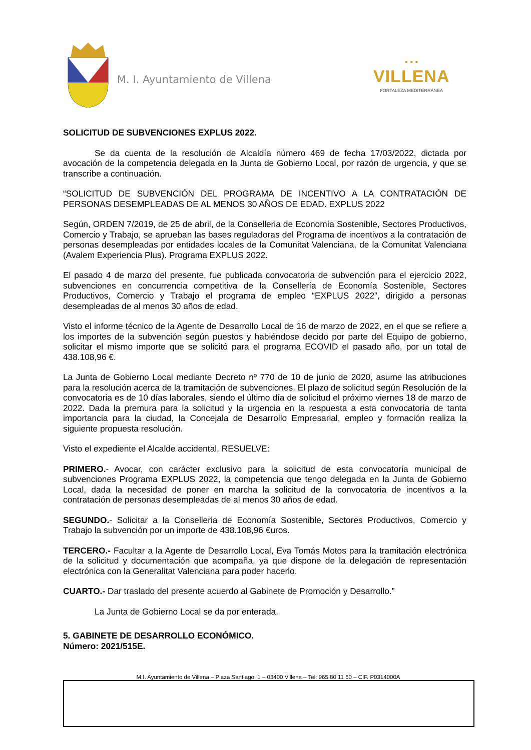M. I. Ayuntamiento de Villena
▪ ▪ ▪
VILLENA
FORTALEZA MEDITERRÁNEA
SOLICITUD DE SUBVENCIONES EXPLUS 2022.
Se da cuenta de la resolución de Alcaldía número 469 de fecha 17/03/2022, dictada por avocación de la competencia delegada en la Junta de Gobierno Local, por razón de urgencia, y que se transcribe a continuación.
“SOLICITUD DE SUBVENCIÓN DEL PROGRAMA DE INCENTIVO A LA CONTRATACIÓN DE PERSONAS DESEMPLEADAS DE AL MENOS 30 AÑOS DE EDAD. EXPLUS 2022
Según, ORDEN 7/2019, de 25 de abril, de la Conselleria de Economía Sostenible, Sectores Productivos, Comercio y Trabajo, se aprueban las bases reguladoras del Programa de incentivos a la contratación de personas desempleadas por entidades locales de la Comunitat Valenciana, de la Comunitat Valenciana (Avalem Experiencia Plus). Programa EXPLUS 2022.
El pasado 4 de marzo del presente, fue publicada convocatoria de subvención para el ejercicio 2022, subvenciones en concurrencia competitiva de la Consellería de Economía Sostenible, Sectores Productivos, Comercio y Trabajo el programa de empleo “EXPLUS 2022”, dirigido a personas desempleadas de al menos 30 años de edad.
Visto el informe técnico de la Agente de Desarrollo Local de 16 de marzo de 2022, en el que se refiere a los importes de la subvención según puestos y habiéndose decido por parte del Equipo de gobierno, solicitar el mismo importe que se solicitó para el programa ECOVID el pasado año, por un total de 438.108,96 €.
La Junta de Gobierno Local mediante Decreto nº 770 de 10 de junio de 2020, asume las atribuciones para la resolución acerca de la tramitación de subvenciones. El plazo de solicitud según Resolución de la convocatoria es de 10 días laborales, siendo el último día de solicitud el próximo viernes 18 de marzo de 2022. Dada la premura para la solicitud y la urgencia en la respuesta a esta convocatoria de tanta importancia para la ciudad, la Concejala de Desarrollo Empresarial, empleo y formación realiza la siguiente propuesta resolución.
Visto el expediente el Alcalde accidental, RESUELVE:
PRIMERO.- Avocar, con carácter exclusivo para la solicitud de esta convocatoria municipal de subvenciones Programa EXPLUS 2022, la competencia que tengo delegada en la Junta de Gobierno Local, dada la necesidad de poner en marcha la solicitud de la convocatoria de incentivos a la contratación de personas desempleadas de al menos 30 años de edad.
SEGUNDO.- Solicitar a la Conselleria de Economía Sostenible, Sectores Productivos, Comercio y Trabajo la subvención por un importe de 438.108,96 €uros.
TERCERO.- Facultar a la Agente de Desarrollo Local, Eva Tomás Motos para la tramitación electrónica de la solicitud y documentación que acompaña, ya que dispone de la delegación de representación electrónica con la Generalitat Valenciana para poder hacerlo.
CUARTO.- Dar traslado del presente acuerdo al Gabinete de Promoción y Desarrollo.”
La Junta de Gobierno Local se da por enterada.
5. GABINETE DE DESARROLLO ECONÓMICO.
Número: 2021/515E.
M.I. Ayuntamiento de Villena – Plaza Santiago, 1 – 03400 Villena – Tel: 965 80 11 50 – CIF. P0314000A